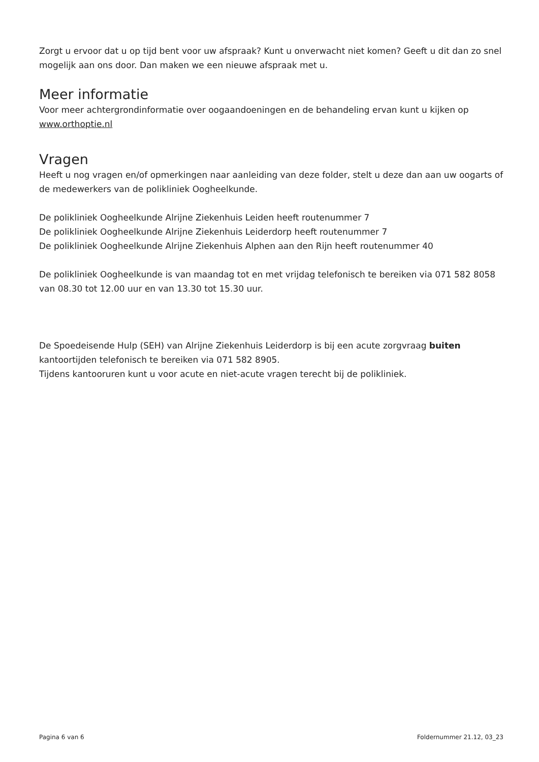Zorgt u ervoor dat u op tijd bent voor uw afspraak? Kunt u onverwacht niet komen? Geeft u dit dan zo snel mogelijk aan ons door. Dan maken we een nieuwe afspraak met u.
Meer informatie
Voor meer achtergrondinformatie over oogaandoeningen en de behandeling ervan kunt u kijken op www.orthoptie.nl
Vragen
Heeft u nog vragen en/of opmerkingen naar aanleiding van deze folder, stelt u deze dan aan uw oogarts of de medewerkers van de polikliniek Oogheelkunde.
De polikliniek Oogheelkunde Alrijne Ziekenhuis Leiden heeft routenummer 7
De polikliniek Oogheelkunde Alrijne Ziekenhuis Leiderdorp heeft routenummer 7
De polikliniek Oogheelkunde Alrijne Ziekenhuis Alphen aan den Rijn heeft routenummer 40
De polikliniek Oogheelkunde is van maandag tot en met vrijdag telefonisch te bereiken via 071 582 8058 van 08.30 tot 12.00 uur en van 13.30 tot 15.30 uur.
De Spoedeisende Hulp (SEH) van Alrijne Ziekenhuis Leiderdorp is bij een acute zorgvraag buiten kantoortijden telefonisch te bereiken via 071 582 8905.
Tijdens kantooruren kunt u voor acute en niet-acute vragen terecht bij de polikliniek.
Pagina 6 van 6 Foldernummer 21.12, 03_23